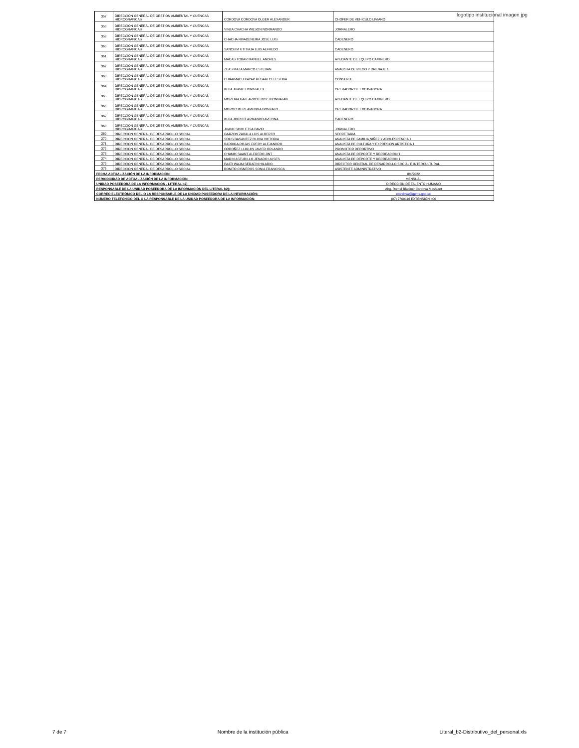logotipo institucional imagen jpg
| 357 | DIRECCION GENERAL DE GESTION AMBIENTAL Y CUENCAS HIDROGRAFICAS | CORDOVA CORDOVA OLGER ALEXANDER | CHOFER DE VEHICULO LIVIANO |
| 358 | DIRECCION GENERAL DE GESTION AMBIENTAL Y CUENCAS HIDROGRAFICAS | VINZA CHACHA WILSON NORMANDO | JORNALERO |
| 359 | DIRECCION GENERAL DE GESTION AMBIENTAL Y CUENCAS HIDROGRAFICAS | CHACHA RIVADENEIRA JOSE LUIS | CADENERO |
| 360 | DIRECCION GENERAL DE GESTION AMBIENTAL Y CUENCAS HIDROGRAFICAS | SANCHIM UTITIAJA LUIS ALFREDO | CADENERO |
| 361 | DIRECCION GENERAL DE GESTION AMBIENTAL Y CUENCAS HIDROGRAFICAS | MACAS TOBAR MANUEL ANDRES | AYUDANTE DE EQUIPO CAMINERO |
| 362 | DIRECCION GENERAL DE GESTION AMBIENTAL Y CUENCAS HIDROGRAFICAS | ZEAS MAZA MARCO ESTEBAN | ANALISTA DE RIEGO Y DRENAJE 1 |
| 363 | DIRECCION GENERAL DE GESTION AMBIENTAL Y CUENCAS HIDROGRAFICAS | CHIARMACH KAYAP RUSARI CELESTINA | CONSERJE |
| 364 | DIRECCION GENERAL DE GESTION AMBIENTAL Y CUENCAS HIDROGRAFICAS | KUJA JUANK EDWIN ALEX | OPERADOR DE EXCAVADORA |
| 365 | DIRECCION GENERAL DE GESTION AMBIENTAL Y CUENCAS HIDROGRAFICAS | MOREIRA GALLARDO EDDY JHONNATAN | AYUDANTE DE EQUIPO CAMINERO |
| 366 | DIRECCION GENERAL DE GESTION AMBIENTAL Y CUENCAS HIDROGRAFICAS | MOROCHO PILAMUNGA GONZALO | OPERADOR DE EXCAVADORA |
| 367 | DIRECCION GENERAL DE GESTION AMBIENTAL Y CUENCAS HIDROGRAFICAS | KUJA JIMPIKIT ARMANDO AVECINA | CADENERO |
| 368 | DIRECCION GENERAL DE GESTION AMBIENTAL Y CUENCAS HIDROGRAFICAS | JUANK SHIKI ETSA DAVID | JORNALERO |
| 369 | DIRECCION GENERAL DE DESARROLLO SOCIAL | GARZON ZABALA LUIS ALBERTO | SECRETARIA |
| 370 | DIRECCION GENERAL DE DESARROLLO SOCIAL | SOLIS BASANTEZ OLIVIA VICTORIA | ANALISTA DE FAMILIA,NIÑEZ Y ADOLESCENCIA 1 |
| 371 | DIRECCION GENERAL DE DESARROLLO SOCIAL | BARRIGA ROJAS FREDY ALEJANDRO | ANALISTA DE CULTURA Y EXPRESION ARTISTICA 1 |
| 372 | DIRECCION GENERAL DE DESARROLLO SOCIAL | ORDOÑEZ LLIGUIN JAVIER ORLANDO | PROMOTOR DEPORTIVO |
| 373 | DIRECCION GENERAL DE DESARROLLO SOCIAL | CHAMIK SAANT ALFREDO JINT | ANALISTA DE DEPORTE Y RECREACION 1 |
| 374 | DIRECCION GENERAL DE DESARROLLO SOCIAL | MARIN ASTUDILLO JENARO ULISES | ANALISTA DE DEPORTE Y RECREACION 1 |
| 375 | DIRECCION GENERAL DE DESARROLLO SOCIAL | PAATI WAJAI SERAFIN HILARIO | DIRECTOR GENERAL DE DESARROLLO SOCIAL E INTERCULTURAL |
| 376 | DIRECCION GENERAL DE DESARROLLO SOCIAL | BONITO CISNEROS SONIA FRANCISCA | ASISTENTE ADMINISTRATIVO |
| FECHA ACTUALIZACIÓN DE LA INFORMACIÓN: | | | 8/4/2022 |
| PERIODICIDAD DE ACTUALIZACIÓN DE LA INFORMACIÓN: | | | MENSUAL |
| UNIDAD POSEEDORA DE LA INFORMACION - LITERAL b2): | | | DIRECCIÓN DE TALENTO HUMANO |
| RESPONSABLE DE LA UNIDAD POSEEDORA DE LA INFORMACIÓN DEL LITERAL b2): | | | Abg. Romel Bladimir Córdova Mashiant |
| CORREO ELECTRÓNICO DEL O LA RESPONSABLE DE LA UNIDAD POSEEDORA DE LA INFORMACIÓN: | | | rcordova@gpms.gob.ec |
| NÚMERO TELEFÓNICO DEL O LA RESPONSABLE DE LA UNIDAD POSEEDORA DE LA INFORMACIÓN: | | | (07) 2700116 EXTENSIÓN 400 |
7 de 7 Nombre de la institución pública Literal_b2-Distributivo_del_personal.xls